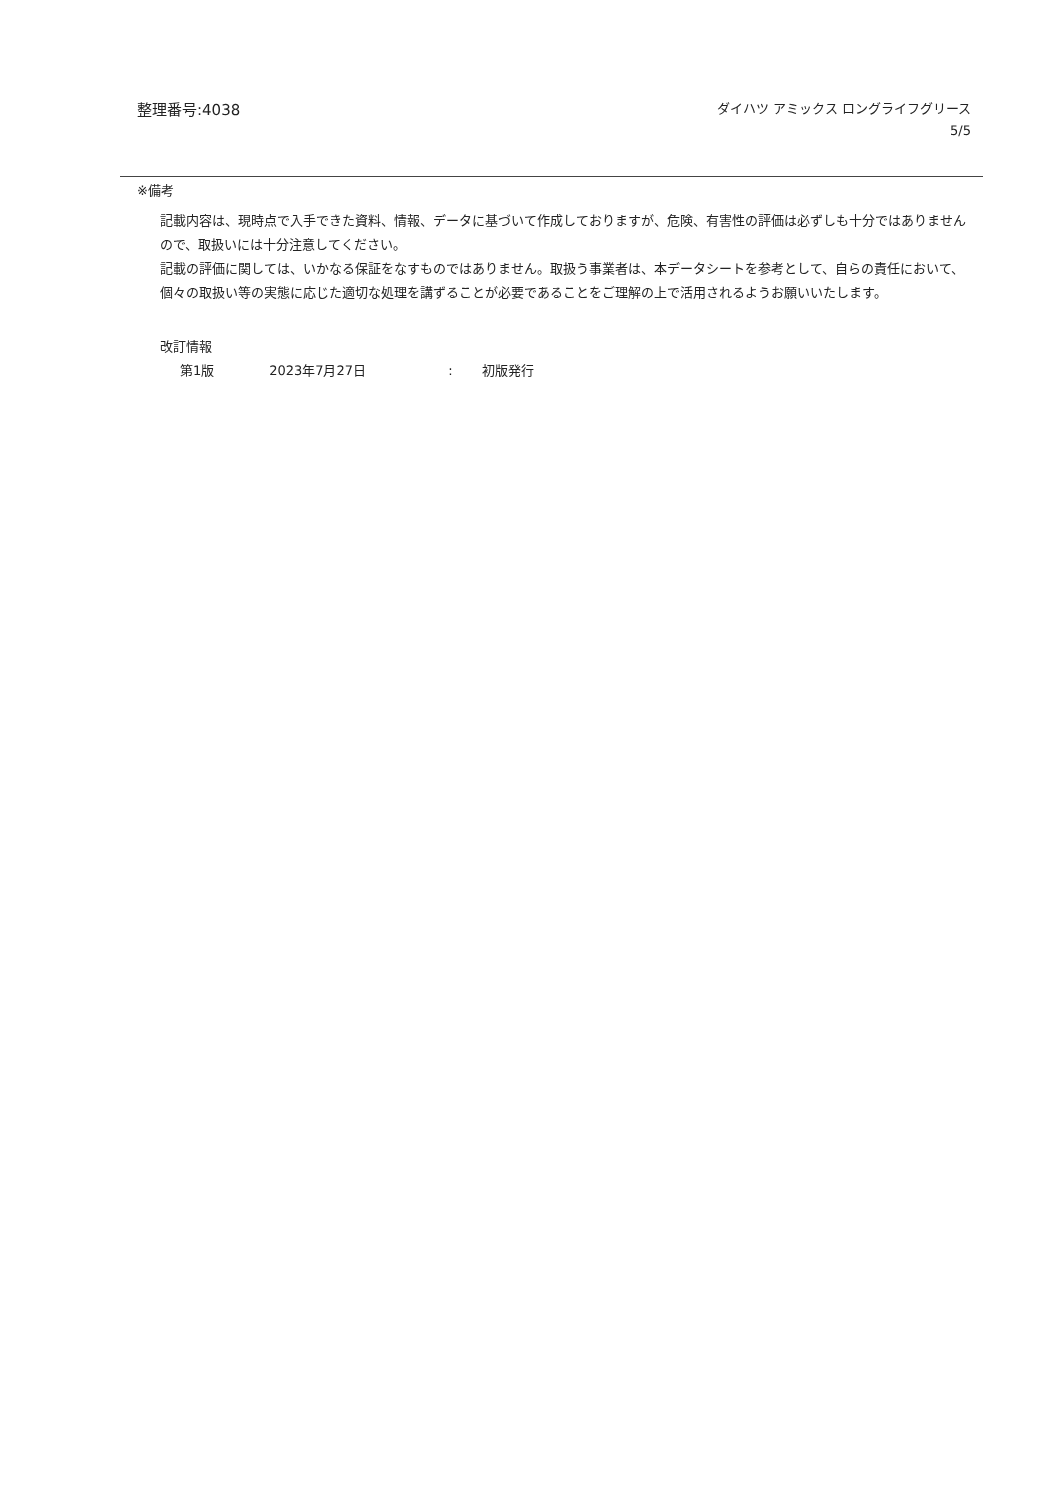整理番号:4038
ダイハツ アミックス ロングライフグリース
5/5
※備考
記載内容は、現時点で入手できた資料、情報、データに基づいて作成しておりますが、危険、有害性の評価は必ずしも十分ではありませんので、取扱いには十分注意してください。
記載の評価に関しては、いかなる保証をなすものではありません。取扱う事業者は、本データシートを参考として、自らの責任において、個々の取扱い等の実態に応じた適切な処理を講ずることが必要であることをご理解の上で活用されるようお願いいたします。
改訂情報
第1版 2023年7月27日 : 初版発行